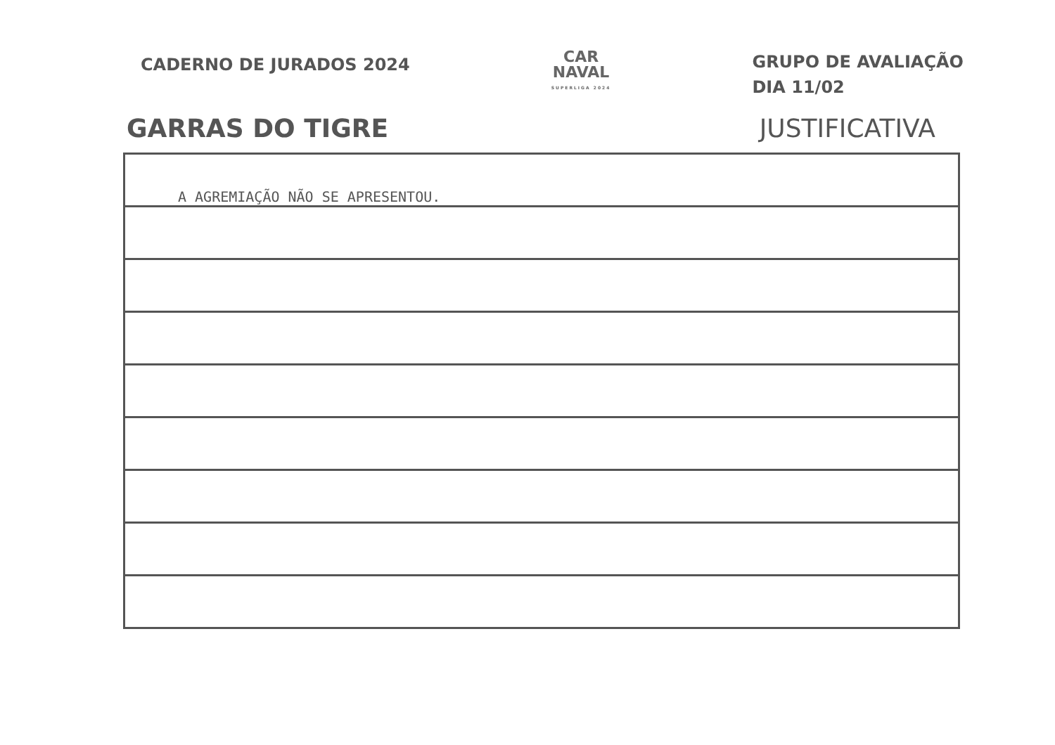CADERNO DE JURADOS 2024
CAR
NAVAL
SUPERLIGA 2024
GRUPO DE AVALIAÇÃO
DIA 11/02
GARRAS DO TIGRE JUSTIFICATIVA
A AGREMIAÇÃO NÃO SE APRESENTOU.